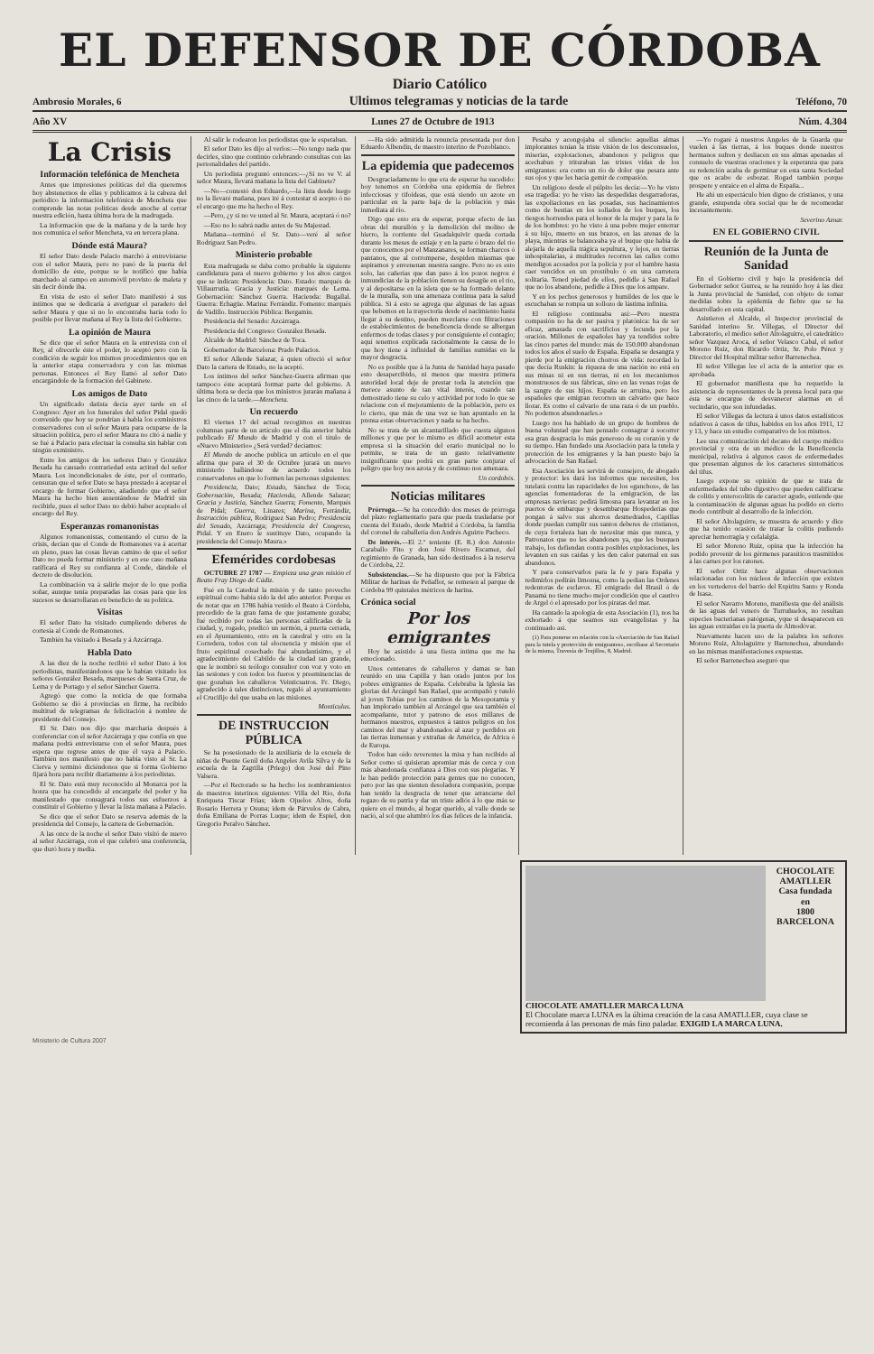EL DEFENSOR DE CÓRDOBA
Diario Católico
Ambrosio Morales, 6 Ultimos telegramas y noticias de la tarde Teléfono, 70
Año XV Lunes 27 de Octubre de 1913 Núm. 4.304
La Crisis
Información telefónica de Mencheta
Antes que impresiones políticas del día queremos hoy abstenernos de ellas y publicamos á la cabeza del periódico la información telefónica de Mencheta que comprende las notas políticas desde anoche al cerrar nuestra edición, hasta última hora de la madrugada.
La información que de la mañana y de la tarde hoy nos comunica el señor Mencheta, va en tercera plana.
Dónde está Maura?
El señor Dato desde Palacio marchó á entrevistarse con el señor Maura, pero no pasó de la puerta del domicilio de éste, porque se le notificó que había marchado al campo en automóvil provisto de maleta y sin decir dónde iba.
En vista de esto el señor Dato manifestó á sus íntimos que se dedicaría á averiguar el paradero del señor Maura y que si no lo encontraba haría todo lo posible por llevar mañana al Rey la lista del Gobierno.
La opinión de Maura
Se dice que el señor Maura en la entrevista con el Rey, al ofrecerle éste el poder, lo aceptó pero con la condición de seguir los mismos procedimientos que en la anterior etapa conservadora y con las mismas personas. Entonces el Rey llamó al señor Dato encargándole de la formación del Gabinete.
Los amigos de Dato
Un significado datista decía ayer tarde en el Congreso: Ayer en los funerales del señor Pidal quedó convenido que hoy se pondrían á habla los exministros conservadores con el señor Maura para ocuparse de la situación política, pero el señor Maura no citó á nadie y se fué á Palacio para efectuar la consulta sin hablar con ningún exministro.
Entre los amigos de los señores Dato y González Besada ha causado contrariedad esta actitud del señor Maura. Los incondicionales de éste, por el contrario, censuran que el señor Dato se haya prestado á aceptar el encargo de formar Gobierno, añadiendo que el señor Maura ha hecho bien ausentándose de Madrid sin recibirle, pues el señor Dato no debió haber aceptado el encargo del Rey.
Esperanzas romanonistas
Algunos romanonistas, comentando el curso de la crisis, decían que el Conde de Romanones va á acertar en pleno, pues las cosas llevan camino de que el señor Dato no pueda formar ministerio y en ese caso mañana ratificará el Rey su confianza al Conde, dándole el decreto de disolución.
La combinación va á salirle mejor de lo que podía soñar, aunque tenía preparadas las cosas para que los sucesos se desarrollaran en beneficio de su política.
Visitas
El señor Dato ha visitado cumpliendo deberes de cortesía al Conde de Romanones.
También ha visitado á Besada y á Azcárraga.
Habla Dato
A las diez de la noche recibió el señor Dato á los periodistas, manifestándonos que le habían visitado los señores González Besada, marqueses de Santa Cruz, de Lema y de Portago y el señor Sánchez Guerra.
Agregó que como la noticia de que formaba Gobierno se dió á provincias en firme, ha recibido multitud de telegramas de felicitación á nombre de presidente del Consejo.
El Sr. Dato nos dijo que marcharía después á conferenciar con el señor Azcárraga y que confía en que mañana podrá entrevistarse con el señor Maura, pues espera que regrese antes de que él vaya á Palacio. También nos manifestó que no había visto al Sr. La Cierva y terminó diciéndonos que si forma Gobierno fijará hora para recibir diariamente á los periodistas.
El Sr. Dato está muy reconocido al Monarca por la honra que ha concedido al encargarle del poder y ha manifestado que consagrará todos sus esfuerzos á constituir el Gobierno y llevar la lista mañana á Palacio.
Se dice que el señor Dato se reserva además de la presidencia del Consejo, la cartera de Gobernación.
A las once de la noche el señor Dato visitó de nuevo al señor Azcárraga, con el que celebró una conferencia, que duró hora y media.
Al salir le rodearon los periodistas que le esperaban.
El señor Dato les dijo al verlos:—No tengo nada que decirles, sino que continúo celebrando consultas con las personalidades del partido.
Un periodista preguntó entonces:—¿Si no ve V. al señor Maura, llevará mañana la lista del Gabinete?
—No—contestó don Eduardo,—la lista desde luego no la llevaré mañana, pues iré á contestar si acepto ó no el encargo que me ha hecho el Rey.
—Pero, ¿y si no ve usted al Sr. Maura, aceptará ó no?
—Eso no lo sabrá nadie antes de Su Majestad.
Mañana—terminó el Sr. Dato—veré al señor Rodríguez San Pedro.
Ministerio probable
Esta madrugada se daba como probable la siguiente candidatura para el nuevo gobierno y los altos cargos que se indican: Presidencia: Dato. Estado: marqués de Villaurrutia. Gracia y Justicia: marqués de Lema. Gobernación: Sánchez Guerra. Hacienda: Bugallal. Guerra: Echagüe. Marina: Ferrándiz. Fomento: marqués de Vadillo. Instrucción Pública: Bergamín.
Presidencia del Senado: Azcárraga.
Presidencia del Congreso: González Besada.
Alcalde de Madrid: Sánchez de Toca.
Gobernador de Barcelona: Prado Palacios.
El señor Allende Salazar, á quien ofreció el señor Dato la cartera de Estado, no la aceptó.
Los íntimos del señor Sánchez-Guerra afirman que tampoco éste aceptará formar parte del gobierno. A última hora se decía que los ministros jurarán mañana á las cinco de la tarde.—Mencheta.
Un recuerdo
El viernes 17 del actual recogimos en nuestras columnas parte de un artículo que el día anterior había publicado El Mundo de Madrid y con el título de «Nuevo Ministerio» ¿Será verdad? decíamos:
El Mundo de anoche publica un artículo en el que afirma que para el 30 de Octubre jurará un nuevo ministerio hallándose de acuerdo todos los conservadores en que lo formen las personas siguientes:
Presidencia, Dato; Estado, Sánchez de Toca; Gobernación, Besada; Hacienda, Allende Salazar; Gracia y Justicia, Sánchez Guerra; Fomento, Marqués de Pidal; Guerra, Linares; Marina, Ferrándiz, Instrucción pública, Rodríguez San Pedro; Presidencia del Senado, Azcárraga; Presidencia del Congreso, Pidal. Y en Enero le sustituye Dato, ocupando la presidencia del Consejo Maura.»
Efemérides cordobesas
OCTUBRE 27 1787 — Empieza una gran misión el Beato Fray Diego de Cádiz.
Fué en la Catedral la misión y de tanto provecho espiritual como había sido la del año anterior. Porque es de notar que en 1786 había venido el Beato á Córdoba, precedido de la gran fama de que justamente gozaba; fué recibido por todas las personas calificadas de la ciudad, y, rogado, predicó un sermón, á puerta cerrada, en el Ayuntamiento, otro en la catedral y otro en la Corredera, todos con tal elocuencia y misión que el fruto espiritual cosechado fué abundantísimo, y el agradecimiento del Cabildo de la ciudad tan grande, que le nombró su teólogo consultor con voz y voto en las sesiones y con todos los fueros y preeminencias de que gozaban los caballeros Veinticuatros. Fr. Diego, agradecido á tales distinciones, regaló al ayuntamiento el Crucifijo del que usaba en las misiones.
Monticulus.
DE INSTRUCCION PÚBLICA
Se ha posesionado de la auxiliaría de la escuela de niñas de Puente Genil doña Angeles Avila Silva y de la escuela de la Zagrilla (Priego) don José del Pino Valsera.
—Por el Rectorado se ha hecho los nombramientos de maestros interinos siguientes: Villa del Río, doña Enriqueta Tiscar Frías; idem Ojuelos Altos, doña Rosario Herrera y Osuna; idem de Párvulos de Cabra, doña Emiliana de Porras Luque; idem de Espiel, don Gregorio Peralvo Sánchez.
—Ha sido admitida la renuncia presentada por don Eduardo Albendín, de maestro interino de Pozoblanco.
La epidemia que padecemos
Desgraciadamente lo que era de esperar ha sucedido: hoy tenemos en Córdoba una epidemia de fiebres infecciosas y tifoideas, que está siendo un azote en particular en la parte baja de la población y más inmediata al río.
Digo que esto era de esperar, porque efecto de las obras del murallón y la demolición del molino de hierro, la corriente del Guadalquivir queda cortada durante los meses de estiaje y en la parte ó brazo del río que conocemos por el Manzanares, se forman charcos ó pantanos, que al corromperse, despiden miasmas que aspiramos y envenenan nuestra sangre. Pero no es esto solo, las cañerías que dan paso á los pozos negros é inmundicias de la población tienen su desagüe en el río, y al depositarse en la isleta que se ha formado delante de la muralla, son una amenaza continua para la salud pública. Si á esto se agrega que algunas de las aguas que bebemos en la trayectoria desde el nacimiento hasta llegar á su destino, pueden mezclarse con filtraciones de establecimientos de beneficencia donde se albergan enfermos de todas clases y por consiguiente el contagio; aquí tenemos explicada racionalmente la causa de lo que hoy tiene á infinidad de familias sumidas en la mayor desgracia.
No es posible que á la Junta de Sanidad haya pasado esto desapercibido, ni menos que nuestra primera autoridad local deje de prestar toda la atención que merece asunto de tan vital interés, cuando tan demostrado tiene su celo y actividad por todo lo que se relacione con el mejoramiento de la población, pero es lo cierto, que más de una vez se han apuntado en la prensa estas observaciones y nada se ha hecho.
No se trata de un alcantarillado que cuesta algunos millones y que por lo mismo es difícil acometer esta empresa si la situación del erario municipal no lo permite, se trata de un gasto relativamente insignificante que podrá en gran parte conjurar el peligro que hoy nos azota y de continuo nos amenaza.
Un cordobés.
Noticias militares
Prórroga.—Se ha concedido dos meses de prórroga del plazo reglamentario para que pueda trasladarse por cuenta del Estado, desde Madrid á Córdoba, la familia del coronel de caballería don Andrés Aguirre Pacheco.
De interés.—El 2.º teniente (E. R.) don Antonio Caraballo Fito y don José Rivero Escamez, del regimiento de Granada, han sido destinados á la reserva de Córdoba, 22.
Subsistencias.—Se ha dispuesto que por la Fábrica Militar de harinas de Peñaflor, se remesen al parque de Córdoba 99 quintales métricos de harina.
Crónica social
Por los emigrantes
Hoy he asistido á una fiesta íntima que me ha emocionado.
Unos centenares de caballeros y damas se han reunido en una Capilla y han orado juntos por los pobres emigrantes de España. Celebraba la Iglesia las glorias del Arcángel San Rafael, que acompañó y tuteló al joven Tobías por los caminos de la Mesopotamia y han implorado también al Arcángel que sea también el acompañante, tutor y patrono de esos millares de hermanos nuestros, expuestos á tantos peligros en los caminos del mar y abandonados al azar y perdidos en las tierras inmensas y extrañas de América, de Africa ó de Europa.
Todos han oído reverentes la misa y han recibido al Señor como si quisieran apremiar más de cerca y con más abandonada confianza á Dios con sus plegarias. Y le han pedido protección para gentes que no conocen, pero por las que sienten desoladora compasión, porque han tenido la desgracia de tener que arrancarse del regazo de su patria y dar un triste adiós á lo que más se quiere en el mundo, al hogar querido, al valle donde se nació, al sol que alumbró los días felices de la infancia.
Pesaba y acongojaba el silencio: aquellas almas implorantes tenían la triste visión de los desconsuelos, miserias, explotaciones, abandonos y peligros que acechaban y trituraban las tristes vidas de los emigrantes: era como un río de dolor que pesara ante sus ojos y que les hacía gemir de compasión.
Un religioso desde el púlpito les decía:—Yo he visto esa tragedia: yo he visto las despedidas desgarradoras, las expoliaciones en las posadas, sus hacinamientos como de bestias en los sollados de los buques, los riesgos horrendos para el honor de la mujer y para la fe de los hombres: yo he visto á una pobre mujer enterrar á su hijo, muerto en sus brazos, en las arenas de la playa, mientras se balanceaba ya el buque que había de alejarla de aquella trágica sepultura, y lejos, en tierras inhospitalarias, á multitudes recorren las calles como mendigos acosados por la policía y por el hambre hasta caer vencidos en un prostíbulo ó en una carretera solitaria. Tened piedad de ellos, pedidle á San Rafael que no los abandone, pedidle á Dios que los ampare.
Y en los pechos generosos y humildes de los que le escuchaban se rompía un sollozo de lástima infinita.
El religioso continuaba así:—Pero nuestra compasión no ha de ser pasiva y platónica: ha de ser eficaz, amasada con sacrificios y fecunda por la oración. Millones de españoles hay ya tendidos sobre las cinco partes del mundo: más de 150.000 abandonan todos los años el suelo de España. España se desangra y pierde por la emigración chorros de vida: recordad lo que decía Ruskin: la riqueza de una nación no está en sus minas ni en sus tierras, ni en los mecanismos monstruosos de sus fábricas, sino en las venas rojas de la sangre de sus hijos. España se arruina, pero los españoles que emigran recorren un calvario que hace llorar. Es como el calvario de una raza ó de un pueblo. No podemos abandonarles.»
Luego nos ha hablado de un grupo de hombres de buena voluntad que han pensado consagrar á socorrer esa gran desgracia lo más generoso de su corazón y de su tiempo. Han fundado una Asociación para la tutela y protección de los emigrantes y la han puesto bajo la advocación de San Rafael.
Esa Asociación les servirá de consejero, de abogado y protector: les dará los informes que necesiten, los tutelará contra las rapacidades de los «ganchos», de las agencias fomentadoras de la emigración, de las empresas navieras: pedirá limosna para levantar en los puertos de embarque y desembarque Hospederías que pongan á salvo sus ahorros desmedrados, Capillas donde puedan cumplir sus santos deberes de cristianos, de cuya fortaleza han de necesitar más que nunca, y Patronatos que no les abandonen ya, que les busquen trabajo, los defiendan contra posibles explotaciones, les levanten en sus caídas y les den calor paternal en sus abandonos.
Y para conservarlos para la fe y para España y redimirlos pedirán limosna, como la pedían las Ordenes redentoras de esclavos. El emigrado del Brasil ó de Panamá no tiene mucho mejor condición que el cautivo de Argel ó el apresado por los piratas del mar.
Ha cantado la apología de esta Asociación (1), nos ha exhortado á que seamos sus evangelistas y ha continuado así.
(1) Para ponerse en relación con la «Asociación de San Rafael para la tutela y protección de emigrantes», escríbase al Secretario de la misma, Travesía de Trujillos, 8, Madrid.
—Yo rogaré á nuestros Angeles de la Guarda que vuelen á las tierras, á los buques donde nuestros hermanos sufren y desliacen en sus almas apenadas el consuelo de vuestras oraciones y la esperanza que para su redención acaba de germinar en esta santa Sociedad que os acabo de esbozar. Rogad también porque prospere y enraice en el alma de España...
He ahí un espectáculo bien digno de cristianos, y una grande, estupenda obra social que he de recomendar incesantemente.
Severino Aznar.
EN EL GOBIERNO CIVIL
Reunión de la Junta de Sanidad
En el Gobierno civil y bajo la presidencia del Gobernador señor Gurrea, se ha reunido hoy á las diez la Junta provincial de Sanidad, con objeto de tomar medidas sobre la epidemia de fiebre que se ha desarrollado en esta capital.
Asistieron el Alcalde, el Inspector provincial de Sanidad interino Sr. Villegas, el Director del Laboratorio, el médico señor Altolaguirre, el catedrático señor Vazquez Aroca, el señor Velasco Cabal, el señor Moreno Ruiz, don Ricardo Ortiz, Sr. Polo Pérez y Director del Hospital militar señor Barrenechea.
El señor Villegas lee el acta de la anterior que es aprobada.
El gobernador manifiesta que ha requerido la asistencia de representantes de la prensa local para que ésta se encargue de desvanecer alarmas en el vecindario, que son infundadas.
El señor Villegas da lectura á unos datos estadísticos relativos á casos de tifus, habidos en los años 1911, 12 y 13, y hace un estudio comparativo de los mismos.
Lee una comunicación del decano del cuerpo médico provincial y otra de un médico de la Beneficencia municipal, relativa á algunos casos de enfermedades que presentan algunos de los caracteres sintomáticos del tifus.
Luego expone su opinión de que se trata de enfermedades del tubo digestivo que pueden calificarse de colitis y enterocolitis de caracter agudo, entiende que la contaminación de algunas aguas ha podido en cierto modo contribuir al desarrollo de la infección.
El señor Altolaguirre, se muestra de acuerdo y dice que ha tenido ocasión de tratar la colitis pudiendo apreciar hemorragia y cefalalgia.
El señor Moreno Ruiz, opina que la infección ha podido provenir de los gérmenes parasíticos trasmitidos á las carnes por los ratones.
El señor Ortiz hace algunas observaciones relacionadas con los núcleos de infección que existen en los vertederos del barrio del Espíritu Santo y Ronda de Isasa.
El señor Navarro Moreno, manifiesta que del análisis de las aguas del venero de Turruñuelos, no resultan especies bacterianas patógenas, yque si desaparecen en las aguas extraidas en la puerta de Almodóvar.
Nuevamente hacen uso de la palabra los señores Moreno Ruiz, Altolaguirre y Barrenechea, abundando en las mismas manifestaciones expuestas.
El señor Barrenechea aseguró que
CHOCOLATE
AMATLLER
Casa fundada
en
1800
BARCELONA
CHOCOLATE AMATLLER MARCA LUNA
El Chocolate marca LUNA es la última creación de la casa AMATLLER, cuya clase se recomienda á las personas de más fino paladar. EXIGID LA MARCA LUNA.
Ministerio de Cultura 2007